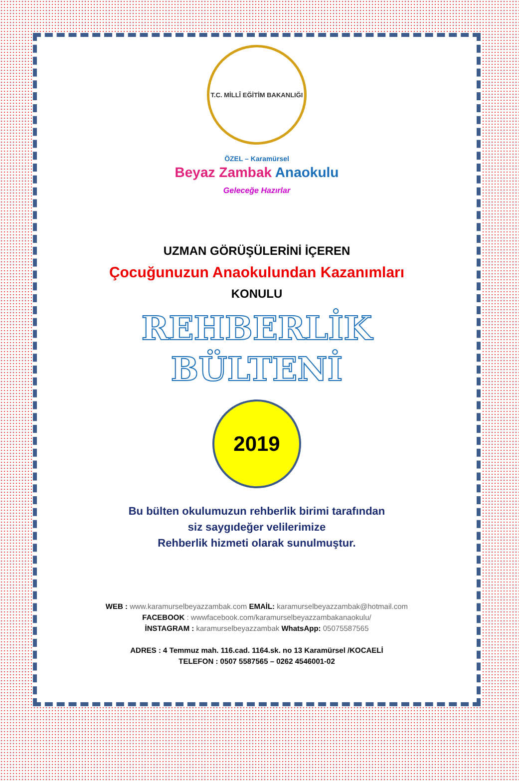T.C. MİLLÎ EĞİTİM BAKANLIĞI
ÖZEL – Karamürsel
Beyaz Zambak Anaokulu
Geleceğe Hazırlar
UZMAN GÖRÜŞÜLERİNİ İÇEREN
Çocuğunuzun Anaokulundan Kazanımları
KONULU
REHBERLİK
BÜLTENİ
2019
Bu bülten okulumuzun rehberlik birimi tarafından
siz saygıdeğer velilerimize
Rehberlik hizmeti olarak sunulmuştur.
WEB : www.karamurselbeyazzambak.com EMAİL: karamurselbeyazzambak@hotmail.com
FACEBOOK : wwwfacebook.com/karamurselbeyazzambakanaokulu/
İNSTAGRAM : karamurselbeyazzambak WhatsApp: 05075587565
ADRES : 4 Temmuz mah. 116.cad. 1164.sk. no 13 Karamürsel /KOCAELİ
TELEFON : 0507 5587565 – 0262 4546001-02